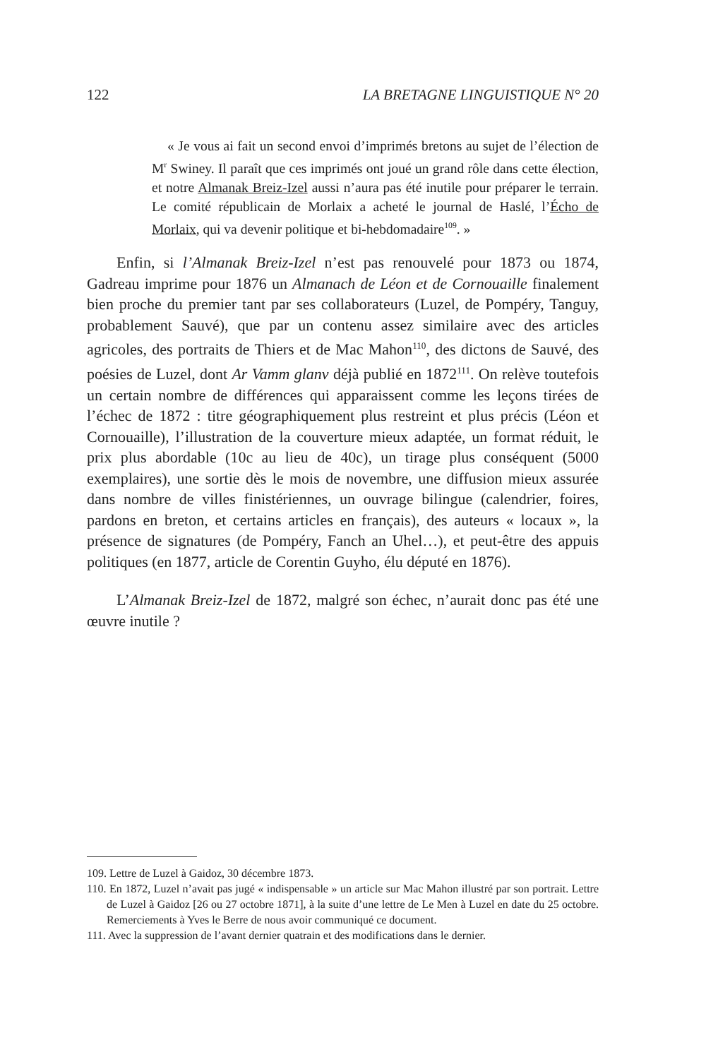122 LA BRETAGNE LINGUISTIQUE N° 20
« Je vous ai fait un second envoi d’imprimés bretons au sujet de l’élection de M<sup>r</sup> Swiney. Il paraît que ces imprimés ont joué un grand rôle dans cette élection, et notre Almanak Breiz-Izel aussi n’aura pas été inutile pour préparer le terrain. Le comité républicain de Morlaix a acheté le journal de Haslé, l’Écho de Morlaix, qui va devenir politique et bi-hebdomadaire<sup>109</sup>. »
Enfin, si l’Almanak Breiz-Izel n’est pas renouvelé pour 1873 ou 1874, Gadreau imprime pour 1876 un Almanach de Léon et de Cornouaille finalement bien proche du premier tant par ses collaborateurs (Luzel, de Pompéry, Tanguy, probablement Sauvé), que par un contenu assez similaire avec des articles agricoles, des portraits de Thiers et de Mac Mahon<sup>110</sup>, des dictons de Sauvé, des poésies de Luzel, dont Ar Vamm glanv déjà publié en 1872<sup>111</sup>. On relève toutefois un certain nombre de différences qui apparaissent comme les leçons tirées de l’échec de 1872 : titre géographiquement plus restreint et plus précis (Léon et Cornouaille), l’illustration de la couverture mieux adaptée, un format réduit, le prix plus abordable (10c au lieu de 40c), un tirage plus conséquent (5000 exemplaires), une sortie dès le mois de novembre, une diffusion mieux assurée dans nombre de villes finistériennes, un ouvrage bilingue (calendrier, foires, pardons en breton, et certains articles en français), des auteurs « locaux », la présence de signatures (de Pompéry, Fanch an Uhel…), et peut-être des appuis politiques (en 1877, article de Corentin Guyho, élu député en 1876).
L’Almanak Breiz-Izel de 1872, malgré son échec, n’aurait donc pas été une œuvre inutile ?
109. Lettre de Luzel à Gaidoz, 30 décembre 1873.
110. En 1872, Luzel n’avait pas jugé « indispensable » un article sur Mac Mahon illustré par son portrait. Lettre de Luzel à Gaidoz [26 ou 27 octobre 1871], à la suite d’une lettre de Le Men à Luzel en date du 25 octobre. Remerciements à Yves le Berre de nous avoir communiqué ce document.
111. Avec la suppression de l’avant dernier quatrain et des modifications dans le dernier.